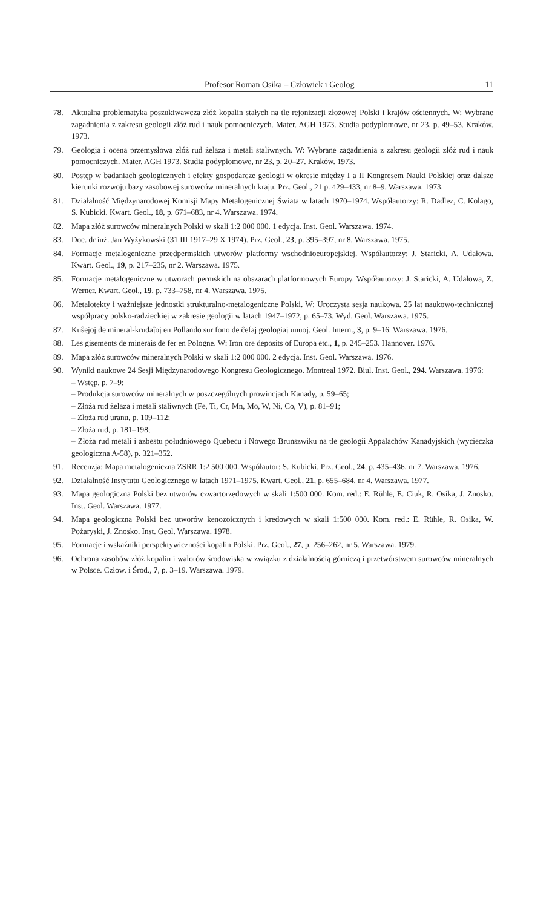Profesor Roman Osika – Człowiek i Geolog 11
78. Aktualna problematyka poszukiwawcza złóż kopalin stałych na tle rejonizacji złożowej Polski i krajów ościennych. W: Wybrane zagadnienia z zakresu geologii złóż rud i nauk pomocniczych. Mater. AGH 1973. Studia podyplomowe, nr 23, p. 49–53. Kraków. 1973.
79. Geologia i ocena przemysłowa złóż rud żelaza i metali staliwnych. W: Wybrane zagadnienia z zakresu geologii złóż rud i nauk pomocniczych. Mater. AGH 1973. Studia podyplomowe, nr 23, p. 20–27. Kraków. 1973.
80. Postęp w badaniach geologicznych i efekty gospodarcze geologii w okresie między I a II Kongresem Nauki Polskiej oraz dalsze kierunki rozwoju bazy zasobowej surowców mineralnych kraju. Prz. Geol., 21 p. 429–433, nr 8–9. Warszawa. 1973.
81. Działalność Międzynarodowej Komisji Mapy Metalogenicznej Świata w latach 1970–1974. Współautorzy: R. Dadlez, C. Kolago, S. Kubicki. Kwart. Geol., 18, p. 671–683, nr 4. Warszawa. 1974.
82. Mapa złóż surowców mineralnych Polski w skali 1:2 000 000. 1 edycja. Inst. Geol. Warszawa. 1974.
83. Doc. dr inż. Jan Wyżykowski (31 III 1917–29 X 1974). Prz. Geol., 23, p. 395–397, nr 8. Warszawa. 1975.
84. Formacje metalogeniczne przedpermskich utworów platformy wschodnioeuropejskiej. Współautorzy: J. Staricki, A. Udałowa. Kwart. Geol., 19, p. 217–235, nr 2. Warszawa. 1975.
85. Formacje metalogeniczne w utworach permskich na obszarach platformowych Europy. Współautorzy: J. Staricki, A. Udałowa, Z. Werner. Kwart. Geol., 19, p. 733–758, nr 4. Warszawa. 1975.
86. Metalotekty i ważniejsze jednostki strukturalno-metalogeniczne Polski. W: Uroczysta sesja naukowa. 25 lat naukowo-technicznej współpracy polsko-radzieckiej w zakresie geologii w latach 1947–1972, p. 65–73. Wyd. Geol. Warszawa. 1975.
87. Kuŝejoj de mineral-krudaĵoj en Pollando sur fono de ĉefaj geologiaj unuoj. Geol. Intern., 3, p. 9–16. Warszawa. 1976.
88. Les gisements de minerais de fer en Pologne. W: Iron ore deposits of Europa etc., 1, p. 245–253. Hannover. 1976.
89. Mapa złóż surowców mineralnych Polski w skali 1:2 000 000. 2 edycja. Inst. Geol. Warszawa. 1976.
90. Wyniki naukowe 24 Sesji Międzynarodowego Kongresu Geologicznego. Montreal 1972. Biul. Inst. Geol., 294. Warszawa. 1976:
– Wstęp, p. 7–9;
– Produkcja surowców mineralnych w poszczególnych prowincjach Kanady, p. 59–65;
– Złoża rud żelaza i metali staliwnych (Fe, Ti, Cr, Mn, Mo, W, Ni, Co, V), p. 81–91;
– Złoża rud uranu, p. 109–112;
– Złoża rud, p. 181–198;
– Złoża rud metali i azbestu południowego Quebecu i Nowego Brunszwiku na tle geologii Appalachów Kanadyjskich (wycieczka geologiczna A-58), p. 321–352.
91. Recenzja: Mapa metalogeniczna ZSRR 1:2 500 000. Współautor: S. Kubicki. Prz. Geol., 24, p. 435–436, nr 7. Warszawa. 1976.
92. Działalność Instytutu Geologicznego w latach 1971–1975. Kwart. Geol., 21, p. 655–684, nr 4. Warszawa. 1977.
93. Mapa geologiczna Polski bez utworów czwartorzędowych w skali 1:500 000. Kom. red.: E. Rühle, E. Ciuk, R. Osika, J. Znosko. Inst. Geol. Warszawa. 1977.
94. Mapa geologiczna Polski bez utworów kenozoicznych i kredowych w skali 1:500 000. Kom. red.: E. Rühle, R. Osika, W. Pożaryski, J. Znosko. Inst. Geol. Warszawa. 1978.
95. Formacje i wskaźniki perspektywiczności kopalin Polski. Prz. Geol., 27, p. 256–262, nr 5. Warszawa. 1979.
96. Ochrona zasobów złóż kopalin i walorów środowiska w związku z działalnością górniczą i przetwórstwem surowców mineralnych w Polsce. Człow. i Środ., 7, p. 3–19. Warszawa. 1979.